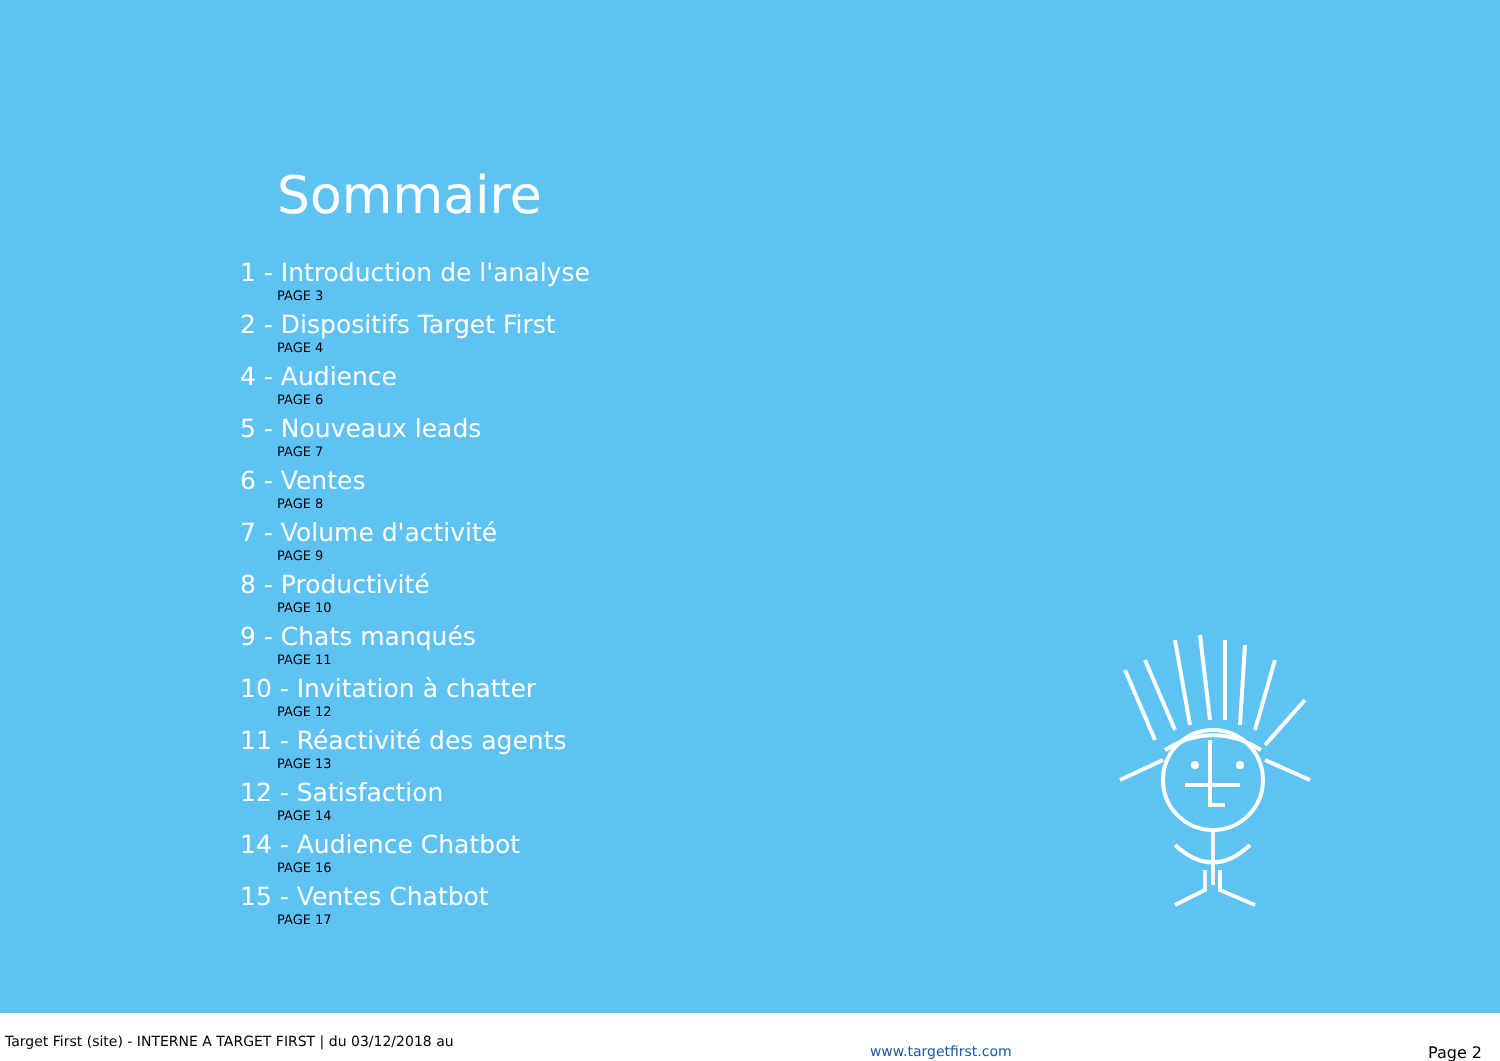Sommaire
1 - Introduction de l'analyse
PAGE 3
2 - Dispositifs Target First
PAGE 4
4 - Audience
PAGE 6
5 - Nouveaux leads
PAGE 7
6 - Ventes
PAGE 8
7 - Volume d'activité
PAGE 9
8 - Productivité
PAGE 10
9 - Chats manqués
PAGE 11
10 - Invitation à chatter
PAGE 12
11 - Réactivité des agents
PAGE 13
12 - Satisfaction
PAGE 14
14 - Audience Chatbot
PAGE 16
15 - Ventes Chatbot
PAGE 17
Target First (site) - INTERNE A TARGET FIRST | du 03/12/2018 au www.targetfirst.com Page 2